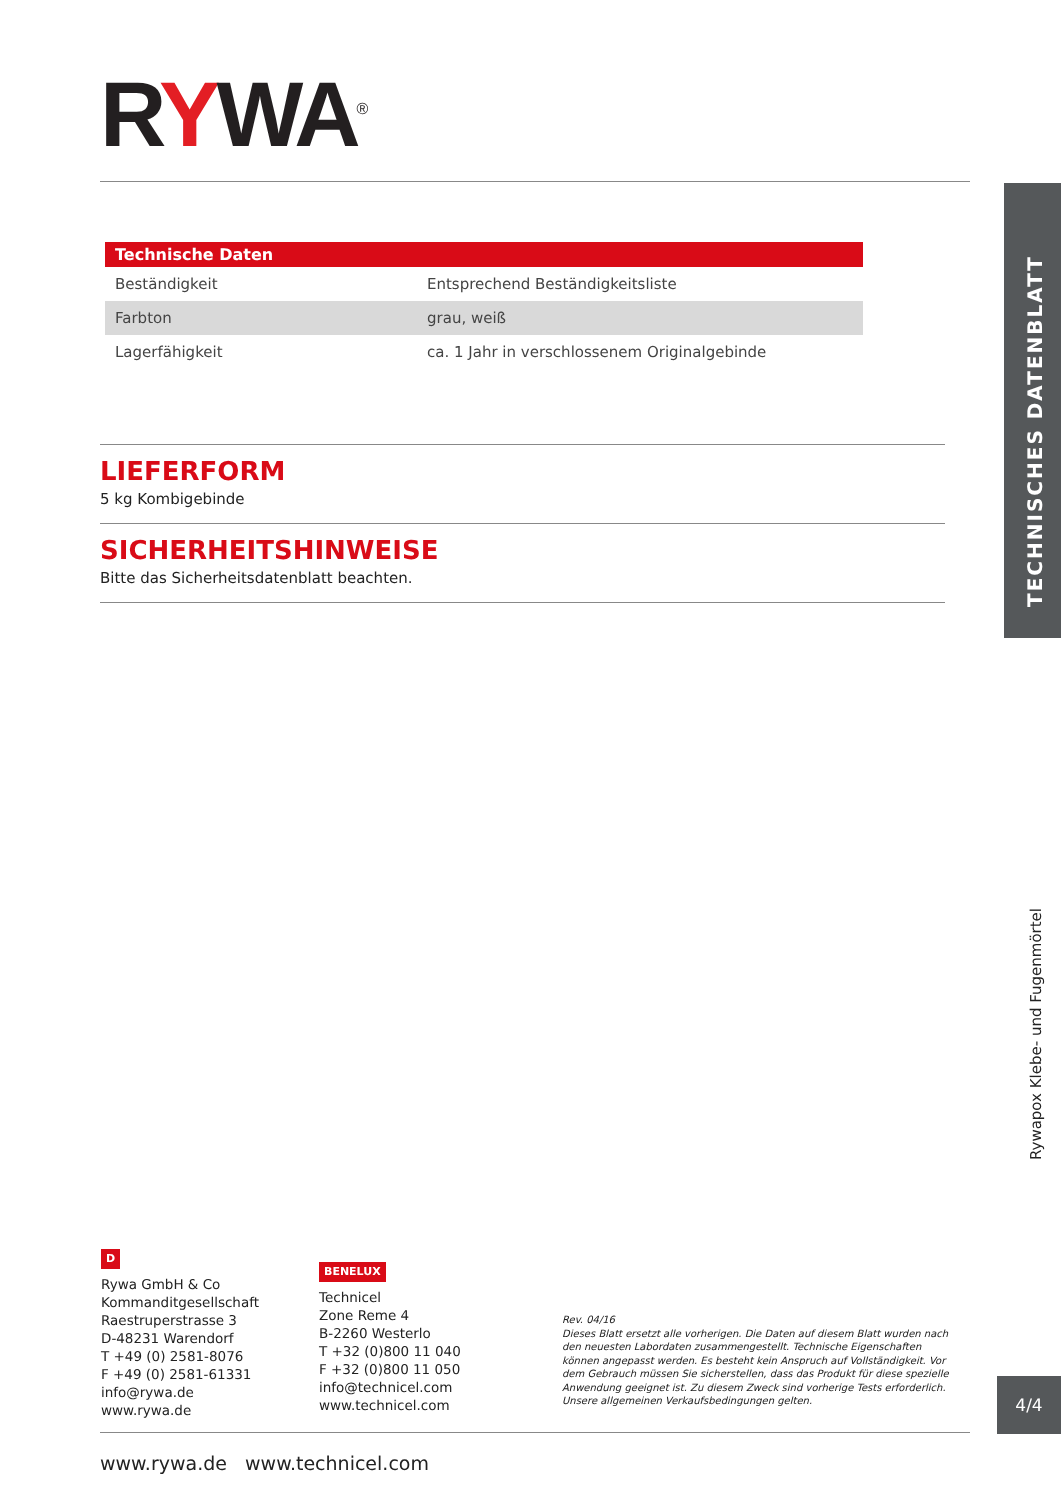RYWA<sup>®</sup>
| Technische Daten | |
| --- | --- |
| Beständigkeit | Entsprechend Beständigkeitsliste |
| Farbton | grau, weiß |
| Lagerfähigkeit | ca. 1 Jahr in verschlossenem Originalgebinde |
LIEFERFORM
5 kg Kombigebinde
SICHERHEITSHINWEISE
Bitte das Sicherheitsdatenblatt beachten.
TECHNISCHES DATENBLATT
Rywapox Klebe- und Fugenmörtel
D
Rywa GmbH & Co
Kommanditgesellschaft
Raestruperstrasse 3
D-48231 Warendorf
T +49 (0) 2581-8076
F +49 (0) 2581-61331
info@rywa.de
www.rywa.de
BENELUX
Technicel
Zone Reme 4
B-2260 Westerlo
T +32 (0)800 11 040
F +32 (0)800 11 050
info@technicel.com
www.technicel.com
Rev. 04/16
Dieses Blatt ersetzt alle vorherigen. Die Daten auf diesem Blatt wurden nach den neuesten Labordaten zusammengestellt. Technische Eigenschaften können angepasst werden. Es besteht kein Anspruch auf Vollständigkeit. Vor dem Gebrauch müssen Sie sicherstellen, dass das Produkt für diese spezielle Anwendung geeignet ist. Zu diesem Zweck sind vorherige Tests erforderlich. Unsere allgemeinen Verkaufsbedingungen gelten.
4/4
www.rywa.de www.technicel.com